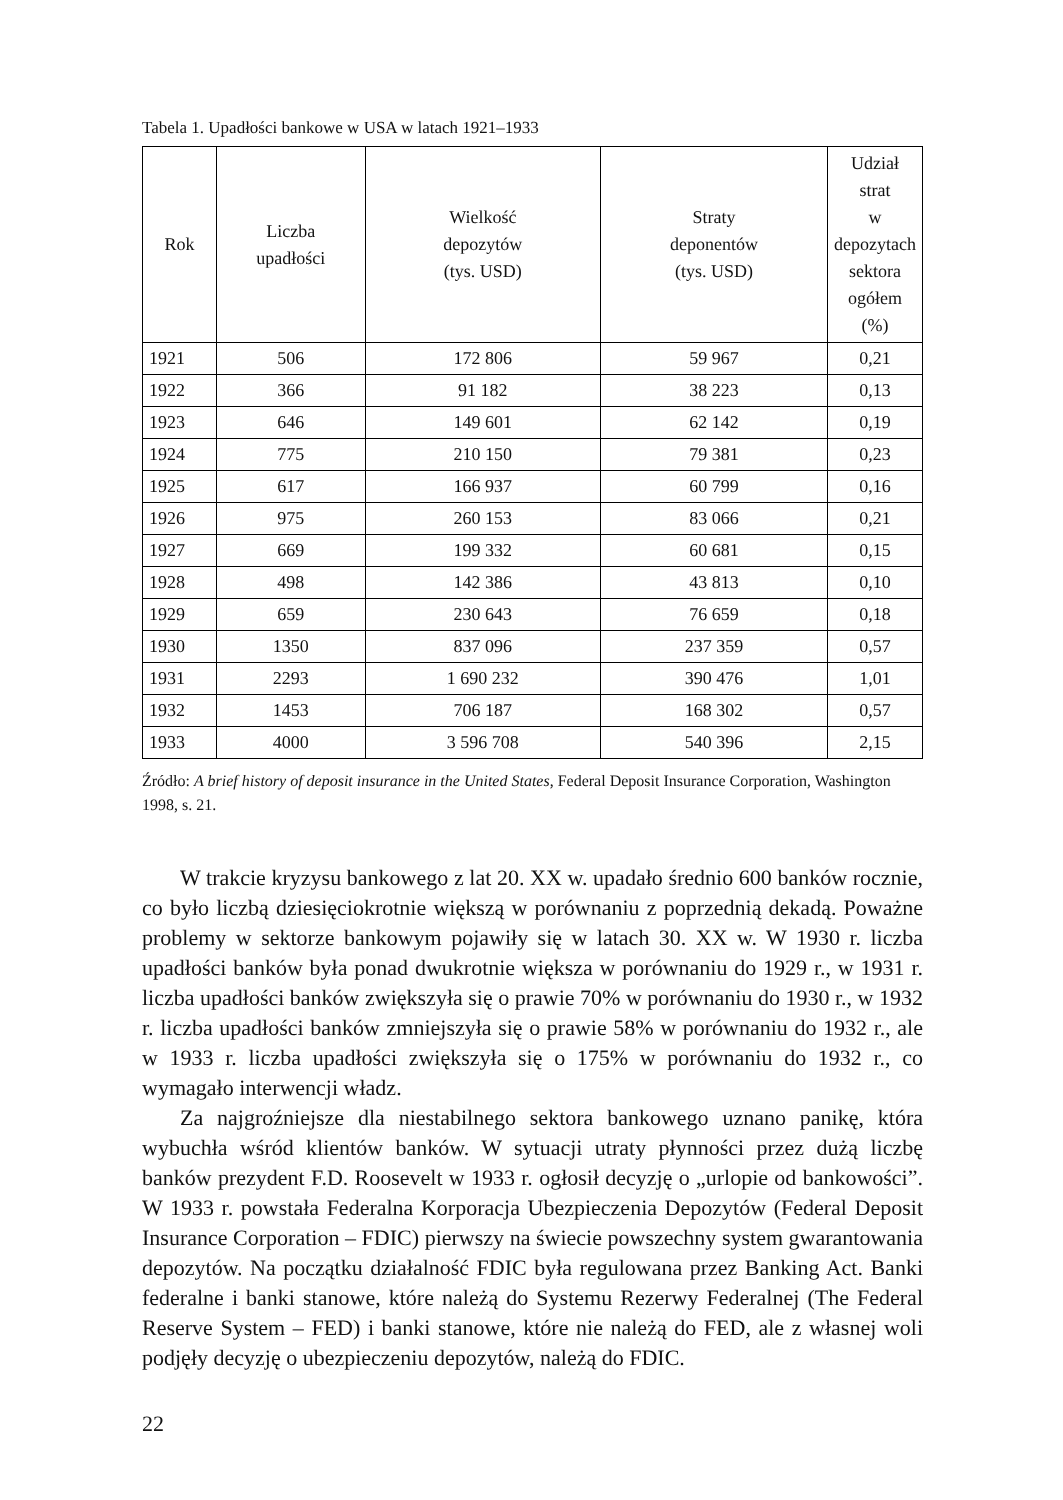Tabela 1. Upadłości bankowe w USA w latach 1921–1933
| Rok | Liczba upadłości | Wielkość depozytów (tys. USD) | Straty deponentów (tys. USD) | Udział strat w depozytach sektora ogółem (%) |
| --- | --- | --- | --- | --- |
| 1921 | 506 | 172 806 | 59 967 | 0,21 |
| 1922 | 366 | 91 182 | 38 223 | 0,13 |
| 1923 | 646 | 149 601 | 62 142 | 0,19 |
| 1924 | 775 | 210 150 | 79 381 | 0,23 |
| 1925 | 617 | 166 937 | 60 799 | 0,16 |
| 1926 | 975 | 260 153 | 83 066 | 0,21 |
| 1927 | 669 | 199 332 | 60 681 | 0,15 |
| 1928 | 498 | 142 386 | 43 813 | 0,10 |
| 1929 | 659 | 230 643 | 76 659 | 0,18 |
| 1930 | 1350 | 837 096 | 237 359 | 0,57 |
| 1931 | 2293 | 1 690 232 | 390 476 | 1,01 |
| 1932 | 1453 | 706 187 | 168 302 | 0,57 |
| 1933 | 4000 | 3 596 708 | 540 396 | 2,15 |
Źródło: A brief history of deposit insurance in the United States, Federal Deposit Insurance Corporation, Washington 1998, s. 21.
W trakcie kryzysu bankowego z lat 20. XX w. upadało średnio 600 banków rocznie, co było liczbą dziesięciokrotnie większą w porównaniu z poprzednią dekadą. Poważne problemy w sektorze bankowym pojawiły się w latach 30. XX w. W 1930 r. liczba upadłości banków była ponad dwukrotnie większa w porównaniu do 1929 r., w 1931 r. liczba upadłości banków zwiększyła się o prawie 70% w porównaniu do 1930 r., w 1932 r. liczba upadłości banków zmniejszyła się o prawie 58% w porównaniu do 1932 r., ale w 1933 r. liczba upadłości zwiększyła się o 175% w porównaniu do 1932 r., co wymagało interwencji władz.
Za najgroźniejsze dla niestabilnego sektora bankowego uznano panikę, która wybuchła wśród klientów banków. W sytuacji utraty płynności przez dużą liczbę banków prezydent F.D. Roosevelt w 1933 r. ogłosił decyzję o „urlopie od bankowości”. W 1933 r. powstała Federalna Korporacja Ubezpieczenia Depozytów (Federal Deposit Insurance Corporation – FDIC) pierwszy na świecie powszechny system gwarantowania depozytów. Na początku działalność FDIC była regulowana przez Banking Act. Banki federalne i banki stanowe, które należą do Systemu Rezerwy Federalnej (The Federal Reserve System – FED) i banki stanowe, które nie należą do FED, ale z własnej woli podjęły decyzję o ubezpieczeniu depozytów, należą do FDIC.
22